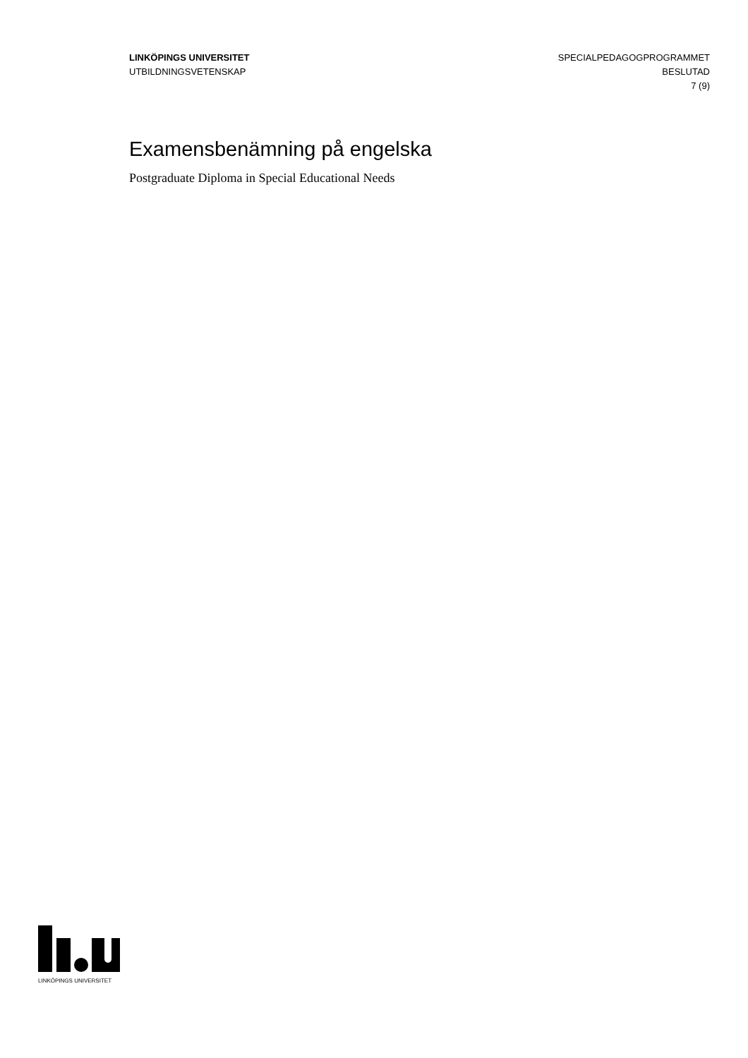LINKÖPINGS UNIVERSITET
UTBILDNINGSVETENSKAP
SPECIALPEDAGOGPROGRAMMET
BESLUTAD
7 (9)
Examensbenämning på engelska
Postgraduate Diploma in Special Educational Needs
LINKÖPINGS UNIVERSITET